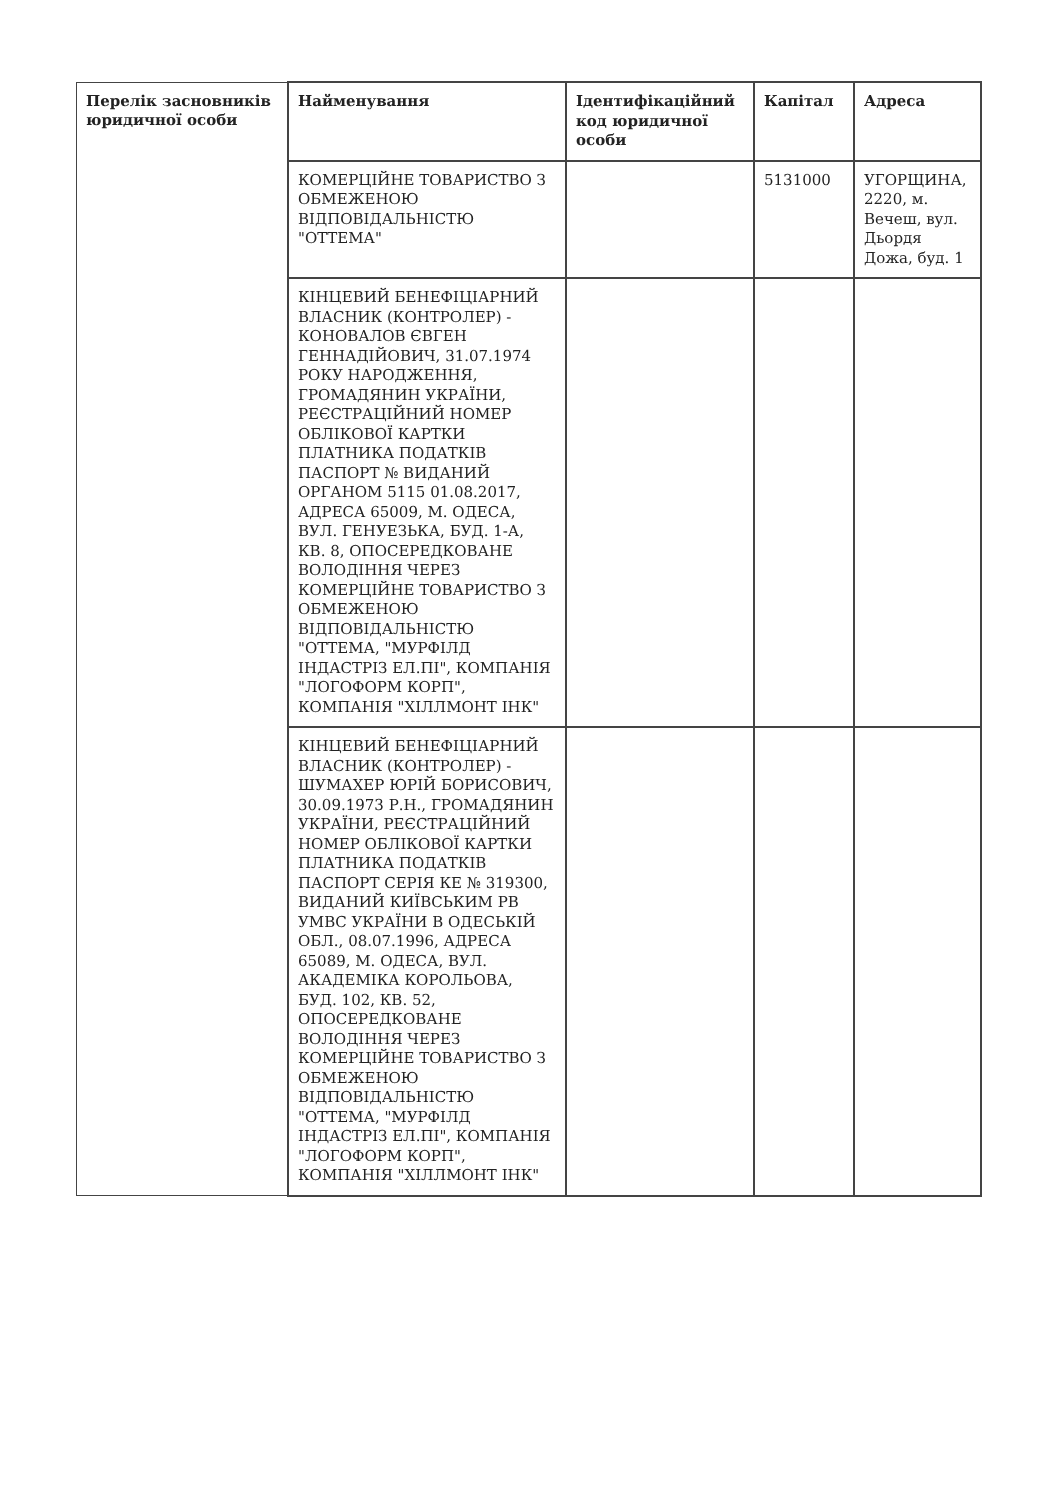| Перелік засновників юридичної особи | Найменування | Ідентифікаційний код юридичної особи | Капітал | Адреса |
| | КОМЕРЦІЙНЕ ТОВАРИСТВО З ОБМЕЖЕНОЮ ВІДПОВІДАЛЬНІСТЮ "ОТТЕМА" | | 5131000 | УГОРЩИНА, 2220, м. Вечеш, вул. Дьордя Дожа, буд. 1 |
| | КІНЦЕВИЙ БЕНЕФІЦІАРНИЙ ВЛАСНИК (КОНТРОЛЕР) - КОНОВАЛОВ ЄВГЕН ГЕННАДІЙОВИЧ, 31.07.1974 РОКУ НАРОДЖЕННЯ, ГРОМАДЯНИН УКРАЇНИ, РЕЄСТРАЦІЙНИЙ НОМЕР ОБЛІКОВОЇ КАРТКИ ПЛАТНИКА ПОДАТКІВ ПАСПОРТ № ВИДАНИЙ ОРГАНОМ 5115 01.08.2017, АДРЕСА 65009, М. ОДЕСА, ВУЛ. ГЕНУЕЗЬКА, БУД. 1-А, КВ. 8, ОПОСЕРЕДКОВАНЕ ВОЛОДІННЯ ЧЕРЕЗ КОМЕРЦІЙНЕ ТОВАРИСТВО З ОБМЕЖЕНОЮ ВІДПОВІДАЛЬНІСТЮ "ОТТЕМА, "МУРФІЛД ІНДАСТРІЗ ЕЛ.ПІ", КОМПАНІЯ "ЛОГОФОРМ КОРП", КОМПАНІЯ "ХІЛЛМОНТ ІНК" | | | |
| | КІНЦЕВИЙ БЕНЕФІЦІАРНИЙ ВЛАСНИК (КОНТРОЛЕР) - ШУМАХЕР ЮРІЙ БОРИСОВИЧ, 30.09.1973 Р.Н., ГРОМАДЯНИН УКРАЇНИ, РЕЄСТРАЦІЙНИЙ НОМЕР ОБЛІКОВОЇ КАРТКИ ПЛАТНИКА ПОДАТКІВ ПАСПОРТ СЕРІЯ КЕ № 319300, ВИДАНИЙ КИЇВСЬКИМ РВ УМВС УКРАЇНИ В ОДЕСЬКІЙ ОБЛ., 08.07.1996, АДРЕСА 65089, М. ОДЕСА, ВУЛ. АКАДЕМІКА КОРОЛЬОВА, БУД. 102, КВ. 52, ОПОСЕРЕДКОВАНЕ ВОЛОДІННЯ ЧЕРЕЗ КОМЕРЦІЙНЕ ТОВАРИСТВО З ОБМЕЖЕНОЮ ВІДПОВІДАЛЬНІСТЮ "ОТТЕМА, "МУРФІЛД ІНДАСТРІЗ ЕЛ.ПІ", КОМПАНІЯ "ЛОГОФОРМ КОРП", КОМПАНІЯ "ХІЛЛМОНТ ІНК" | | | |